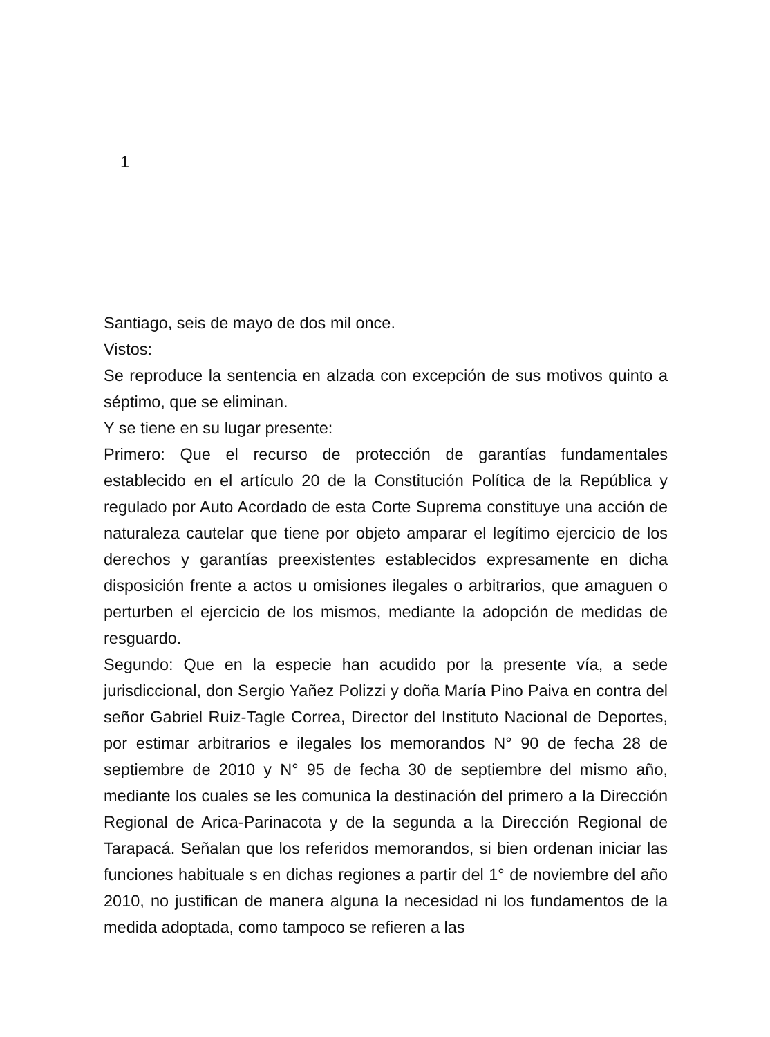1
Santiago, seis de mayo de dos mil once.
Vistos:
Se reproduce la sentencia en alzada con excepción de sus motivos quinto a séptimo, que se eliminan.
Y se tiene en su lugar presente:
Primero: Que el recurso de protección de garantías fundamentales establecido en el artículo 20 de la Constitución Política de la República y regulado por Auto Acordado de esta Corte Suprema constituye una acción de naturaleza cautelar que tiene por objeto amparar el legítimo ejercicio de los derechos y garantías preexistentes establecidos expresamente en dicha disposición frente a actos u omisiones ilegales o arbitrarios, que amaguen o perturben el ejercicio de los mismos, mediante la adopción de medidas de resguardo.
Segundo: Que en la especie han acudido por la presente vía, a sede jurisdiccional, don Sergio Yañez Polizzi y doña María Pino Paiva en contra del señor Gabriel Ruiz-Tagle Correa, Director del Instituto Nacional de Deportes, por estimar arbitrarios e ilegales los memorandos N° 90 de fecha 28 de septiembre de 2010 y N° 95 de fecha 30 de septiembre del mismo año, mediante los cuales se les comunica la destinación del primero a la Dirección Regional de Arica-Parinacota y de la segunda a la Dirección Regional de Tarapacá. Señalan que los referidos memorandos, si bien ordenan iniciar las funciones habituale s en dichas regiones a partir del 1° de noviembre del año 2010, no justifican de manera alguna la necesidad ni los fundamentos de la medida adoptada, como tampoco se refieren a las